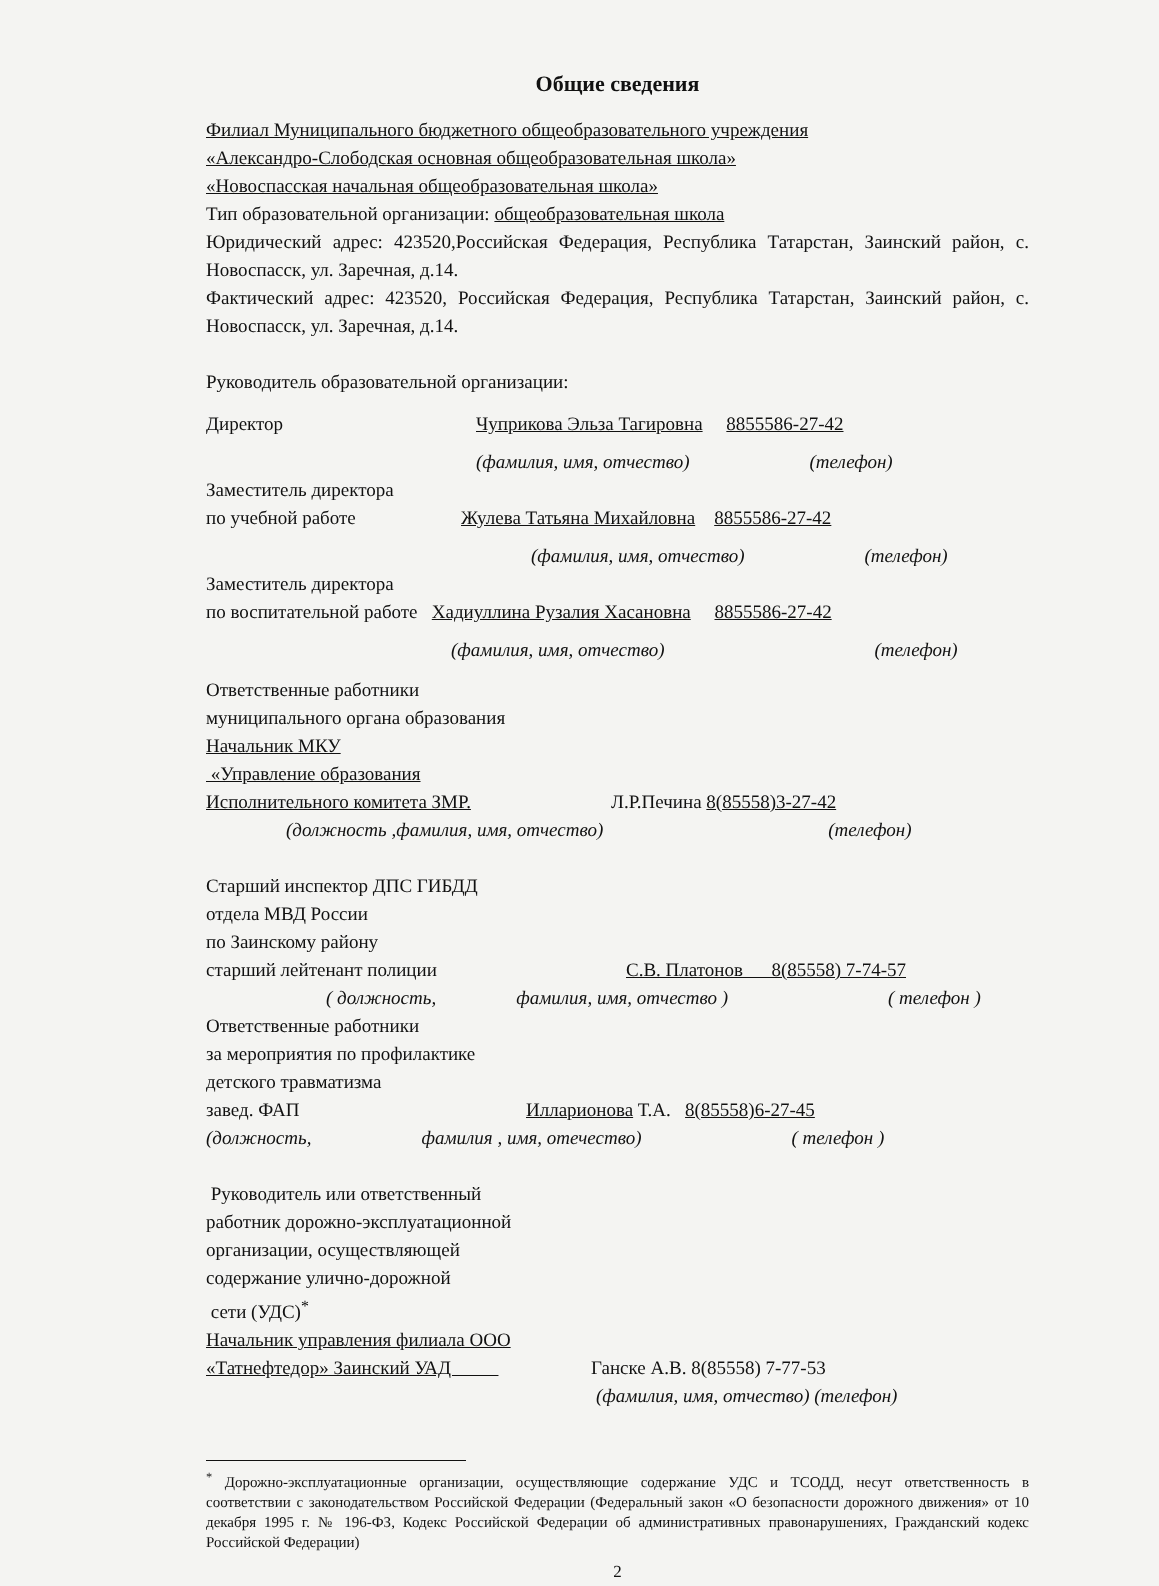Общие сведения
Филиал Муниципального бюджетного общеобразовательного учреждения
«Александро-Слободская основная общеобразовательная школа»
«Новоспасская начальная общеобразовательная школа»
Тип образовательной организации: общеобразовательная школа
Юридический адрес: 423520,Российская Федерация, Республика Татарстан, Заинский район, с. Новоспасск, ул. Заречная, д.14.
Фактический адрес: 423520, Российская Федерация, Республика Татарстан, Заинский район, с. Новоспасск, ул. Заречная, д.14.
Руководитель образовательной организации:
Директор Чуприкова Эльза Тагировна 8855586-27-42
(фамилия, имя, отчество) (телефон)
Заместитель директора
по учебной работе Жулева Татьяна Михайловна 8855586-27-42
(фамилия, имя, отчество) (телефон)
Заместитель директора
по воспитательной работе Хадиуллина Рузалия Хасановна 8855586-27-42
(фамилия, имя, отчество) (телефон)
Ответственные работники
муниципального органа образования
Начальник МКУ
«Управление образования
Исполнительного комитета ЗМР. Л.Р.Печина 8(85558)3-27-42
(должность ,фамилия, имя, отчество) (телефон)
Старший инспектор ДПС ГИБДД
отдела МВД России
по Заинскому району
старший лейтенант полиции С.В. Платонов 8(85558) 7-74-57
( должность, фамилия, имя, отчество ) ( телефон )
Ответственные работники
за мероприятия по профилактике
детского травматизма
завед. ФАП Илларионова Т.А. 8(85558)6-27-45
(должность, фамилия , имя, отечество) ( телефон )
Руководитель или ответственный
работник дорожно-эксплуатационной
организации, осуществляющей
содержание улично-дорожной
сети (УДС)<sup>*</sup>
Начальник управления филиала ООО
«Татнефтедор» Заинский УАД Ганске А.В. 8(85558) 7-77-53
(фамилия, имя, отчество) (телефон)
<sup>*</sup> Дорожно-эксплуатационные организации, осуществляющие содержание УДС и ТСОДД, несут ответственность в соответствии с законодательством Российской Федерации (Федеральный закон «О безопасности дорожного движения» от 10 декабря 1995 г. № 196-ФЗ, Кодекс Российской Федерации об административных правонарушениях, Гражданский кодекс Российской Федерации)
2